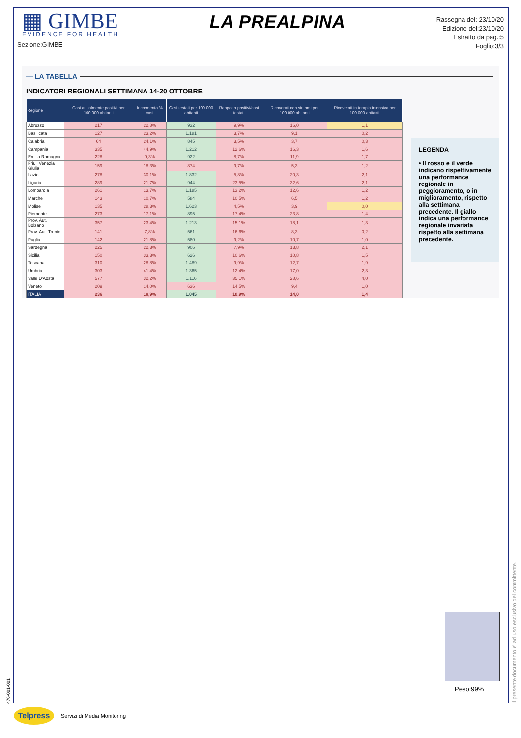▦ GIMBE
EVIDENCE FOR HEALTH
Sezione:GIMBE
LA PREALPINA
Rassegna del: 23/10/20
Edizione del:23/10/20
Estratto da pag.:5
Foglio:3/3
— LA TABELLA
INDICATORI REGIONALI SETTIMANA 14-20 OTTOBRE
| Regione | Casi attualmente positivi per 100.000 abitanti | Incremento % casi | Casi testati per 100.000 abitanti | Rapporto positivi/casi testati | Ricoverati con sintomi per 100.000 abitanti | Ricoverati in terapia intensiva per 100.000 abitanti |
| --- | --- | --- | --- | --- | --- | --- |
| Abruzzo | 217 | 22,8% | 932 | 9,9% | 16,0 | 1,1 |
| Basilicata | 127 | 23,2% | 1.181 | 3,7% | 9,1 | 0,2 |
| Calabria | 64 | 24,1% | 845 | 3,5% | 3,7 | 0,3 |
| Campania | 335 | 44,9% | 1.212 | 12,6% | 16,3 | 1,6 |
| Emilia Romagna | 228 | 9,3% | 922 | 8,7% | 11,9 | 1,7 |
| Friuli Venezia Giulia | 159 | 18,3% | 874 | 9,7% | 5,3 | 1,2 |
| Lazio | 278 | 30,1% | 1.832 | 5,8% | 20,3 | 2,1 |
| Liguria | 289 | 21,7% | 944 | 23,5% | 32,6 | 2,1 |
| Lombardia | 261 | 13,7% | 1.185 | 13,2% | 12,6 | 1,2 |
| Marche | 143 | 10,7% | 584 | 10,5% | 6,5 | 1,2 |
| Molise | 135 | 28,3% | 1.623 | 4,5% | 3,9 | 0,0 |
| Piemonte | 273 | 17,1% | 895 | 17,4% | 23,8 | 1,4 |
| Prov. Aut. Bolzano | 357 | 23,4% | 1.213 | 15,1% | 18,1 | 1,3 |
| Prov. Aut. Trento | 141 | 7,8% | 561 | 16,6% | 8,3 | 0,2 |
| Puglia | 142 | 21,8% | 580 | 9,2% | 10,7 | 1,0 |
| Sardegna | 225 | 22,3% | 906 | 7,9% | 13,8 | 2,1 |
| Sicilia | 150 | 33,3% | 626 | 10,6% | 10,8 | 1,5 |
| Toscana | 310 | 28,8% | 1.489 | 9,9% | 12,7 | 1,9 |
| Umbria | 303 | 41,4% | 1.365 | 12,4% | 17,0 | 2,3 |
| Valle D'Aosta | 577 | 32,2% | 1.116 | 35,1% | 28,6 | 4,0 |
| Veneto | 209 | 14,0% | 636 | 14,5% | 9,4 | 1,0 |
| ITALIA | 236 | 18,9% | 1.045 | 10,9% | 14,0 | 1,4 |
LEGENDA
• Il rosso e il verde indicano rispettivamente una performance regionale in peggioramento, o in miglioramento, rispetto alla settimana precedente. Il giallo indica una performance regionale invariata rispetto alla settimana precedente.
Peso:99%
Il presente documento e' ad uso esclusivo del committente.
476-001-001
Telpress
Servizi di Media Monitoring